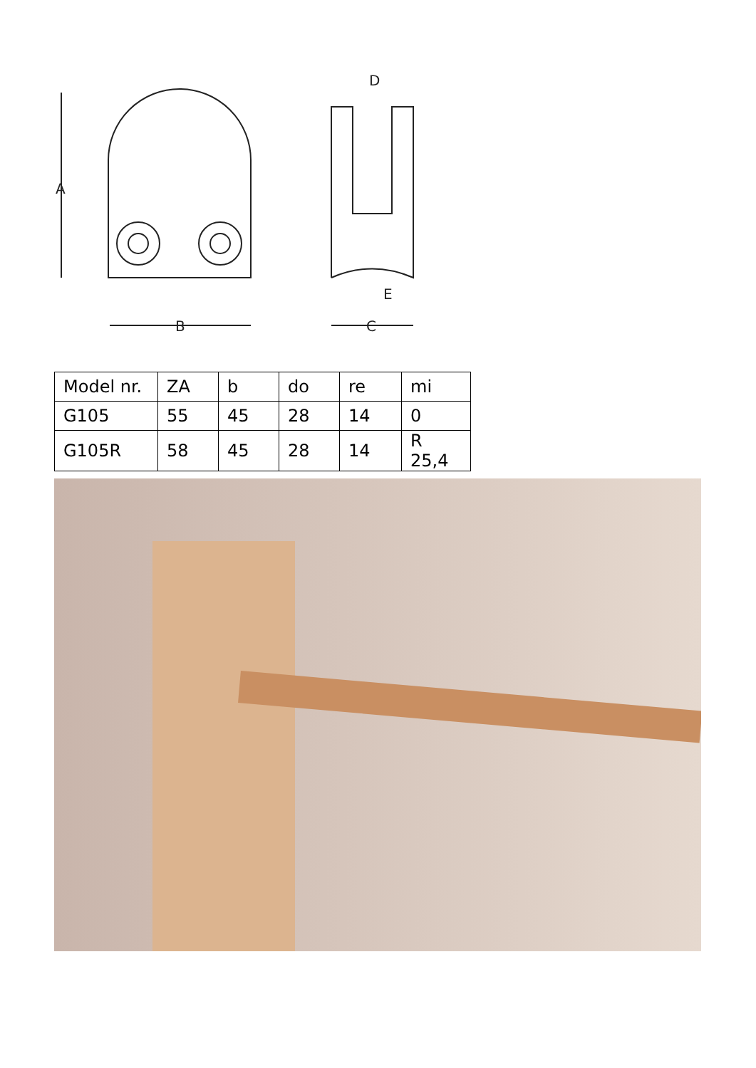A
B
C
D
E
| Model nr. | ZA | b | do | re | mi |
| --- | --- | --- | --- | --- | --- |
| G105 | 55 | 45 | 28 | 14 | 0 |
| G105R | 58 | 45 | 28 | 14 | R 25,4 |